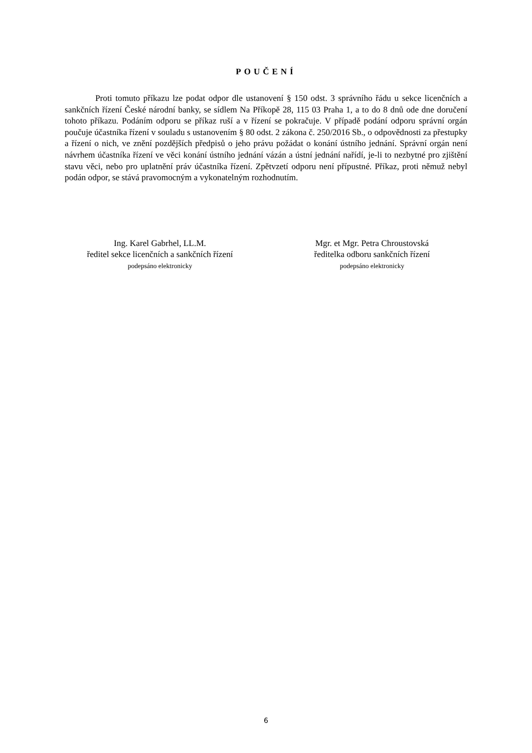POUČENÍ
Proti tomuto příkazu lze podat odpor dle ustanovení § 150 odst. 3 správního řádu u sekce licenčních a sankčních řízení České národní banky, se sídlem Na Příkopě 28, 115 03 Praha 1, a to do 8 dnů ode dne doručení tohoto příkazu. Podáním odporu se příkaz ruší a v řízení se pokračuje. V případě podání odporu správní orgán poučuje účastníka řízení v souladu s ustanovením § 80 odst. 2 zákona č. 250/2016 Sb., o odpovědnosti za přestupky a řízení o nich, ve znění pozdějších předpisů o jeho právu požádat o konání ústního jednání. Správní orgán není návrhem účastníka řízení ve věci konání ústního jednání vázán a ústní jednání nařídí, je-li to nezbytné pro zjištění stavu věci, nebo pro uplatnění práv účastníka řízení. Zpětvzetí odporu není přípustné. Příkaz, proti němuž nebyl podán odpor, se stává pravomocným a vykonatelným rozhodnutím.
Ing. Karel Gabrhel, LL.M.
ředitel sekce licenčních a sankčních řízení
podepsáno elektronicky
Mgr. et Mgr. Petra Chroustovská
ředitelka odboru sankčních řízení
podepsáno elektronicky
6